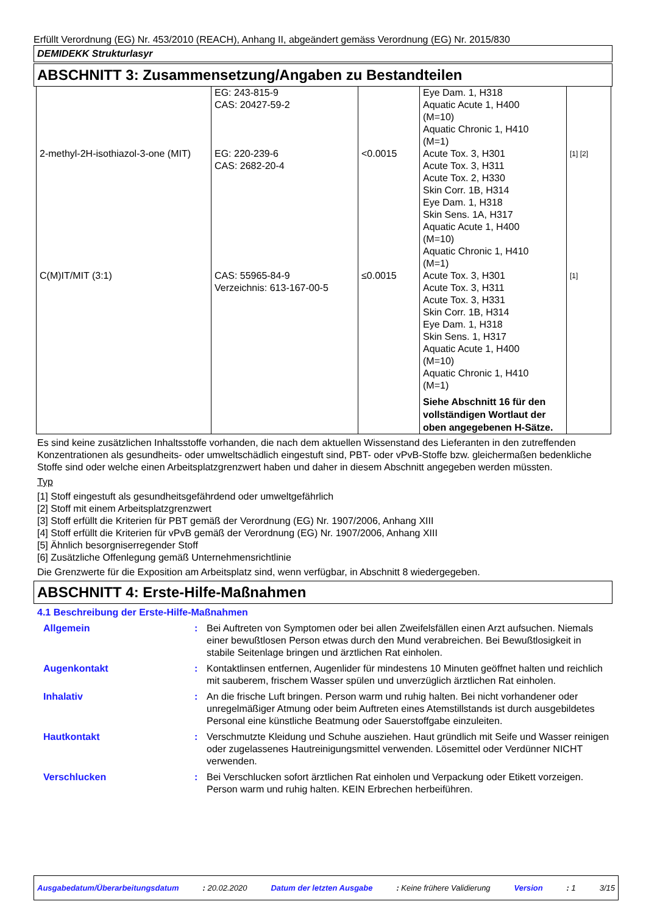Erfüllt Verordnung (EG) Nr. 453/2010 (REACH), Anhang II, abgeändert gemäss Verordnung (EG) Nr. 2015/830
DEMIDEKK Strukturlasyr
ABSCHNITT 3: Zusammensetzung/Angaben zu Bestandteilen
| | EG: 243-815-9 CAS: 20427-59-2 | | Eye Dam. 1, H318 Aquatic Acute 1, H400 (M=10) Aquatic Chronic 1, H410 (M=1) | |
| 2-methyl-2H-isothiazol-3-one (MIT) | EG: 220-239-6 CAS: 2682-20-4 | <0.0015 | Acute Tox. 3, H301 Acute Tox. 3, H311 Acute Tox. 2, H330 Skin Corr. 1B, H314 Eye Dam. 1, H318 Skin Sens. 1A, H317 Aquatic Acute 1, H400 (M=10) Aquatic Chronic 1, H410 (M=1) | [1] [2] |
| C(M)IT/MIT (3:1) | CAS: 55965-84-9 Verzeichnis: 613-167-00-5 | ≤0.0015 | Acute Tox. 3, H301 Acute Tox. 3, H311 Acute Tox. 3, H331 Skin Corr. 1B, H314 Eye Dam. 1, H318 Skin Sens. 1, H317 Aquatic Acute 1, H400 (M=10) Aquatic Chronic 1, H410 (M=1) Siehe Abschnitt 16 für den vollständigen Wortlaut der oben angegebenen H-Sätze. | [1] |
Es sind keine zusätzlichen Inhaltsstoffe vorhanden, die nach dem aktuellen Wissenstand des Lieferanten in den zutreffenden Konzentrationen als gesundheits- oder umweltschädlich eingestuft sind, PBT- oder vPvB-Stoffe bzw. gleichermaßen bedenkliche Stoffe sind oder welche einen Arbeitsplatzgrenzwert haben und daher in diesem Abschnitt angegeben werden müssten.
Typ
[1] Stoff eingestuft als gesundheitsgefährdend oder umweltgefährlich
[2] Stoff mit einem Arbeitsplatzgrenzwert
[3] Stoff erfüllt die Kriterien für PBT gemäß der Verordnung (EG) Nr. 1907/2006, Anhang XIII
[4] Stoff erfüllt die Kriterien für vPvB gemäß der Verordnung (EG) Nr. 1907/2006, Anhang XIII
[5] Ähnlich besorgniserregender Stoff
[6] Zusätzliche Offenlegung gemäß Unternehmensrichtlinie
Die Grenzwerte für die Exposition am Arbeitsplatz sind, wenn verfügbar, in Abschnitt 8 wiedergegeben.
ABSCHNITT 4: Erste-Hilfe-Maßnahmen
4.1 Beschreibung der Erste-Hilfe-Maßnahmen
| Allgemein | : | Bei Auftreten von Symptomen oder bei allen Zweifelsfällen einen Arzt aufsuchen. Niemals einer bewußtlosen Person etwas durch den Mund verabreichen. Bei Bewußtlosigkeit in stabile Seitenlage bringen und ärztlichen Rat einholen. |
| Augenkontakt | : | Kontaktlinsen entfernen, Augenlider für mindestens 10 Minuten geöffnet halten und reichlich mit sauberem, frischem Wasser spülen und unverzüglich ärztlichen Rat einholen. |
| Inhalativ | : | An die frische Luft bringen. Person warm und ruhig halten. Bei nicht vorhandener oder unregelmäßiger Atmung oder beim Auftreten eines Atemstillstands ist durch ausgebildetes Personal eine künstliche Beatmung oder Sauerstoffgabe einzuleiten. |
| Hautkontakt | : | Verschmutzte Kleidung und Schuhe ausziehen. Haut gründlich mit Seife und Wasser reinigen oder zugelassenes Hautreinigungsmittel verwenden. Lösemittel oder Verdünner NICHT verwenden. |
| Verschlucken | : | Bei Verschlucken sofort ärztlichen Rat einholen und Verpackung oder Etikett vorzeigen. Person warm und ruhig halten. KEIN Erbrechen herbeiführen. |
Ausgabedatum/Überarbeitungsdatum: 20.02.2020 Datum der letzten Ausgabe: Keine frühere Validierung Version: 1 3/15